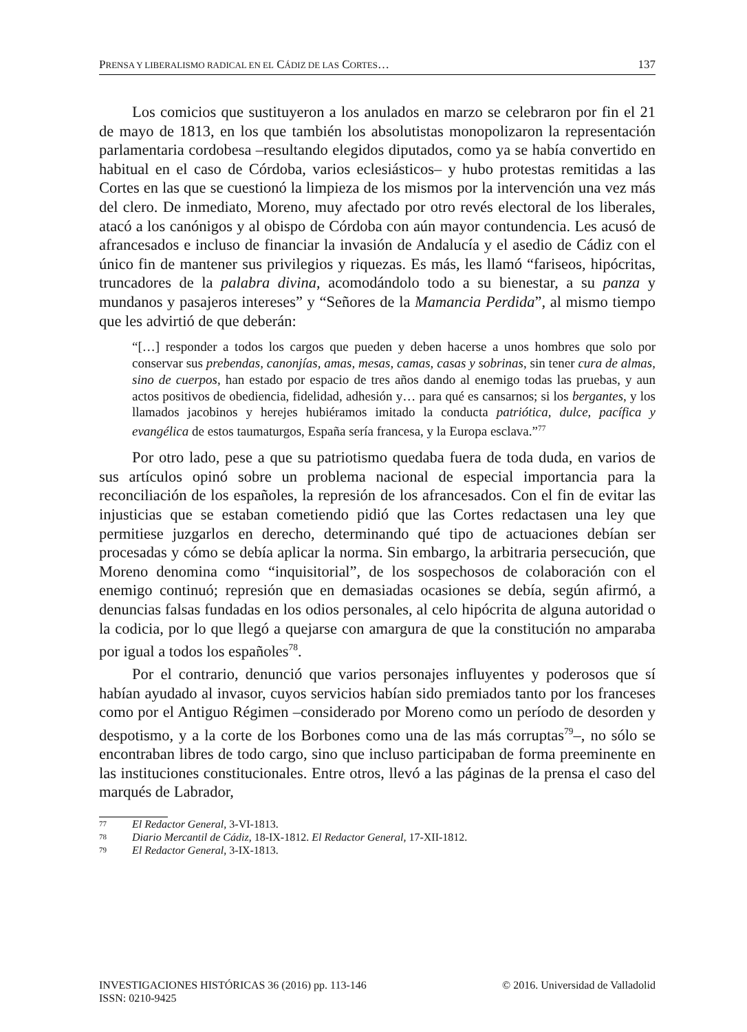PRENSA Y LIBERALISMO RADICAL EN EL CÁDIZ DE LAS CORTES… 137
Los comicios que sustituyeron a los anulados en marzo se celebraron por fin el 21 de mayo de 1813, en los que también los absolutistas monopolizaron la representación parlamentaria cordobesa –resultando elegidos diputados, como ya se había convertido en habitual en el caso de Córdoba, varios eclesiásticos– y hubo protestas remitidas a las Cortes en las que se cuestionó la limpieza de los mismos por la intervención una vez más del clero. De inmediato, Moreno, muy afectado por otro revés electoral de los liberales, atacó a los canónigos y al obispo de Córdoba con aún mayor contundencia. Les acusó de afrancesados e incluso de financiar la invasión de Andalucía y el asedio de Cádiz con el único fin de mantener sus privilegios y riquezas. Es más, les llamó “fariseos, hipócritas, truncadores de la palabra divina, acomodándolo todo a su bienestar, a su panza y mundanos y pasajeros intereses” y “Señores de la Mamancia Perdida”, al mismo tiempo que les advirtió de que deberán:
“[…] responder a todos los cargos que pueden y deben hacerse a unos hombres que solo por conservar sus prebendas, canonjías, amas, mesas, camas, casas y sobrinas, sin tener cura de almas, sino de cuerpos, han estado por espacio de tres años dando al enemigo todas las pruebas, y aun actos positivos de obediencia, fidelidad, adhesión y… para qué es cansarnos; si los bergantes, y los llamados jacobinos y herejes hubiéramos imitado la conducta patriótica, dulce, pacífica y evangélica de estos taumaturgos, España sería francesa, y la Europa esclava.”<sup>77</sup>
Por otro lado, pese a que su patriotismo quedaba fuera de toda duda, en varios de sus artículos opinó sobre un problema nacional de especial importancia para la reconciliación de los españoles, la represión de los afrancesados. Con el fin de evitar las injusticias que se estaban cometiendo pidió que las Cortes redactasen una ley que permitiese juzgarlos en derecho, determinando qué tipo de actuaciones debían ser procesadas y cómo se debía aplicar la norma. Sin embargo, la arbitraria persecución, que Moreno denomina como “inquisitorial”, de los sospechosos de colaboración con el enemigo continuó; represión que en demasiadas ocasiones se debía, según afirmó, a denuncias falsas fundadas en los odios personales, al celo hipócrita de alguna autoridad o la codicia, por lo que llegó a quejarse con amargura de que la constitución no amparaba por igual a todos los españoles<sup>78</sup>.
Por el contrario, denunció que varios personajes influyentes y poderosos que sí habían ayudado al invasor, cuyos servicios habían sido premiados tanto por los franceses como por el Antiguo Régimen –considerado por Moreno como un período de desorden y despotismo, y a la corte de los Borbones como una de las más corruptas<sup>79</sup>–, no sólo se encontraban libres de todo cargo, sino que incluso participaban de forma preeminente en las instituciones constitucionales. Entre otros, llevó a las páginas de la prensa el caso del marqués de Labrador,
77 El Redactor General, 3-VI-1813.
78 Diario Mercantil de Cádiz, 18-IX-1812. El Redactor General, 17-XII-1812.
79 El Redactor General, 3-IX-1813.
INVESTIGACIONES HISTÓRICAS 36 (2016) pp. 113-146
ISSN: 0210-9425 © 2016. Universidad de Valladolid